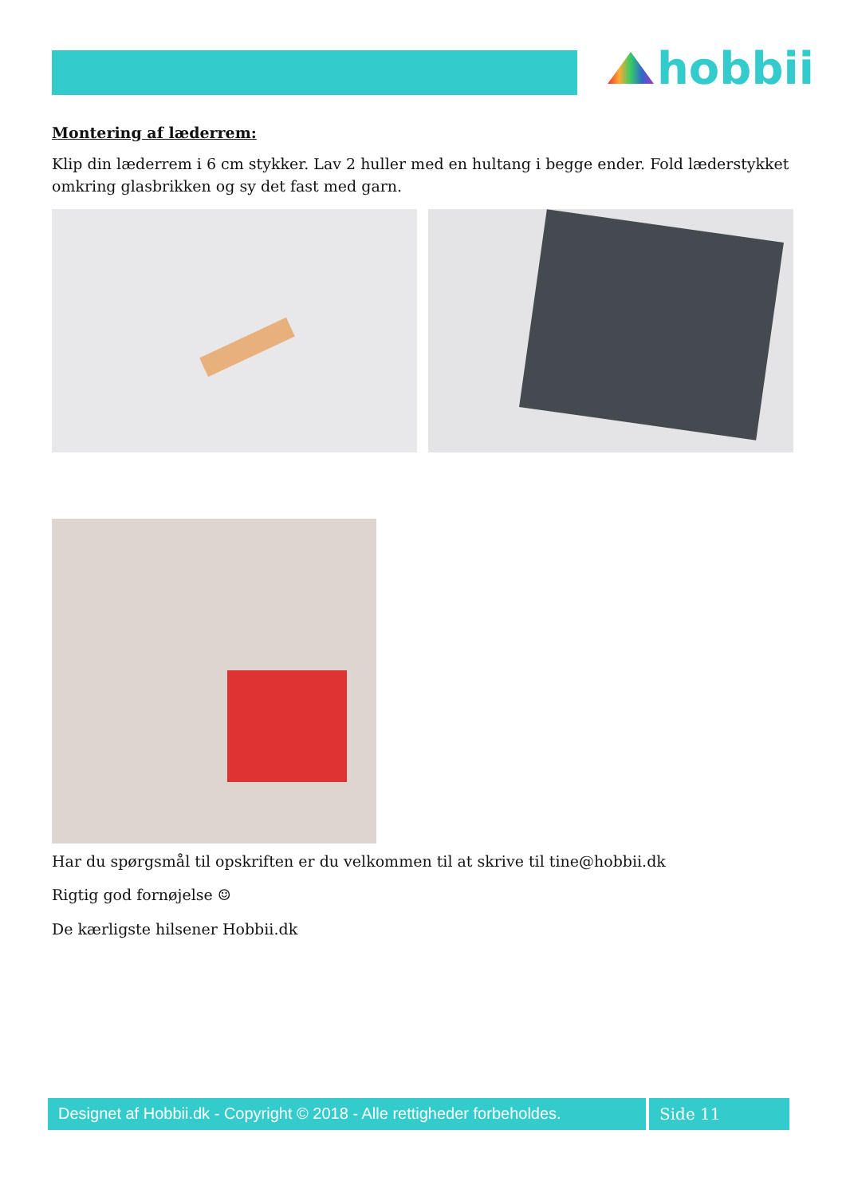hobbii
Montering af læderrem:
Klip din læderrem i 6 cm stykker. Lav 2 huller med en hultang i begge ender. Fold læderstykket omkring glasbrikken og sy det fast med garn.
Har du spørgsmål til opskriften er du velkommen til at skrive til tine@hobbii.dk
Rigtig god fornøjelse ☺
De kærligste hilsener Hobbii.dk
Designet af Hobbii.dk - Copyright © 2018 - Alle rettigheder forbeholdes.
Side 11